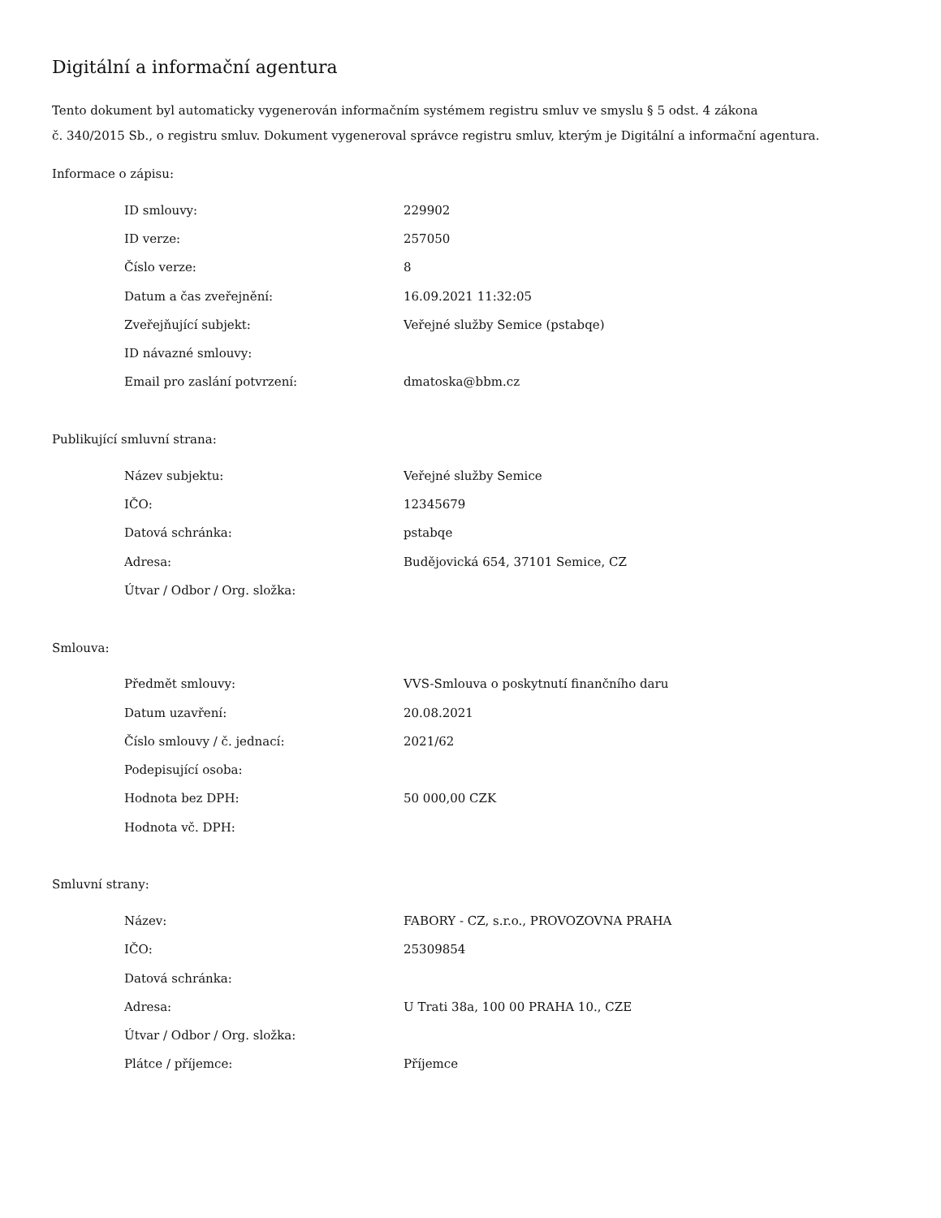Digitální a informační agentura
Tento dokument byl automaticky vygenerován informačním systémem registru smluv ve smyslu § 5 odst. 4 zákona
č. 340/2015 Sb., o registru smluv. Dokument vygeneroval správce registru smluv, kterým je Digitální a informační agentura.
Informace o zápisu:
| ID smlouvy: | 229902 |
| ID verze: | 257050 |
| Číslo verze: | 8 |
| Datum a čas zveřejnění: | 16.09.2021 11:32:05 |
| Zveřejňující subjekt: | Veřejné služby Semice (pstabqe) |
| ID návazné smlouvy: | |
| Email pro zaslání potvrzení: | dmatoska@bbm.cz |
Publikující smluvní strana:
| Název subjektu: | Veřejné služby Semice |
| IČO: | 12345679 |
| Datová schránka: | pstabqe |
| Adresa: | Budějovická 654, 37101 Semice, CZ |
| Útvar / Odbor / Org. složka: | |
Smlouva:
| Předmět smlouvy: | VVS-Smlouva o poskytnutí finančního daru |
| Datum uzavření: | 20.08.2021 |
| Číslo smlouvy / č. jednací: | 2021/62 |
| Podepisující osoba: | |
| Hodnota bez DPH: | 50 000,00 CZK |
| Hodnota vč. DPH: | |
Smluvní strany:
| Název: | FABORY - CZ, s.r.o., PROVOZOVNA PRAHA |
| IČO: | 25309854 |
| Datová schránka: | |
| Adresa: | U Trati 38a, 100 00 PRAHA 10., CZE |
| Útvar / Odbor / Org. složka: | |
| Plátce / příjemce: | Příjemce |